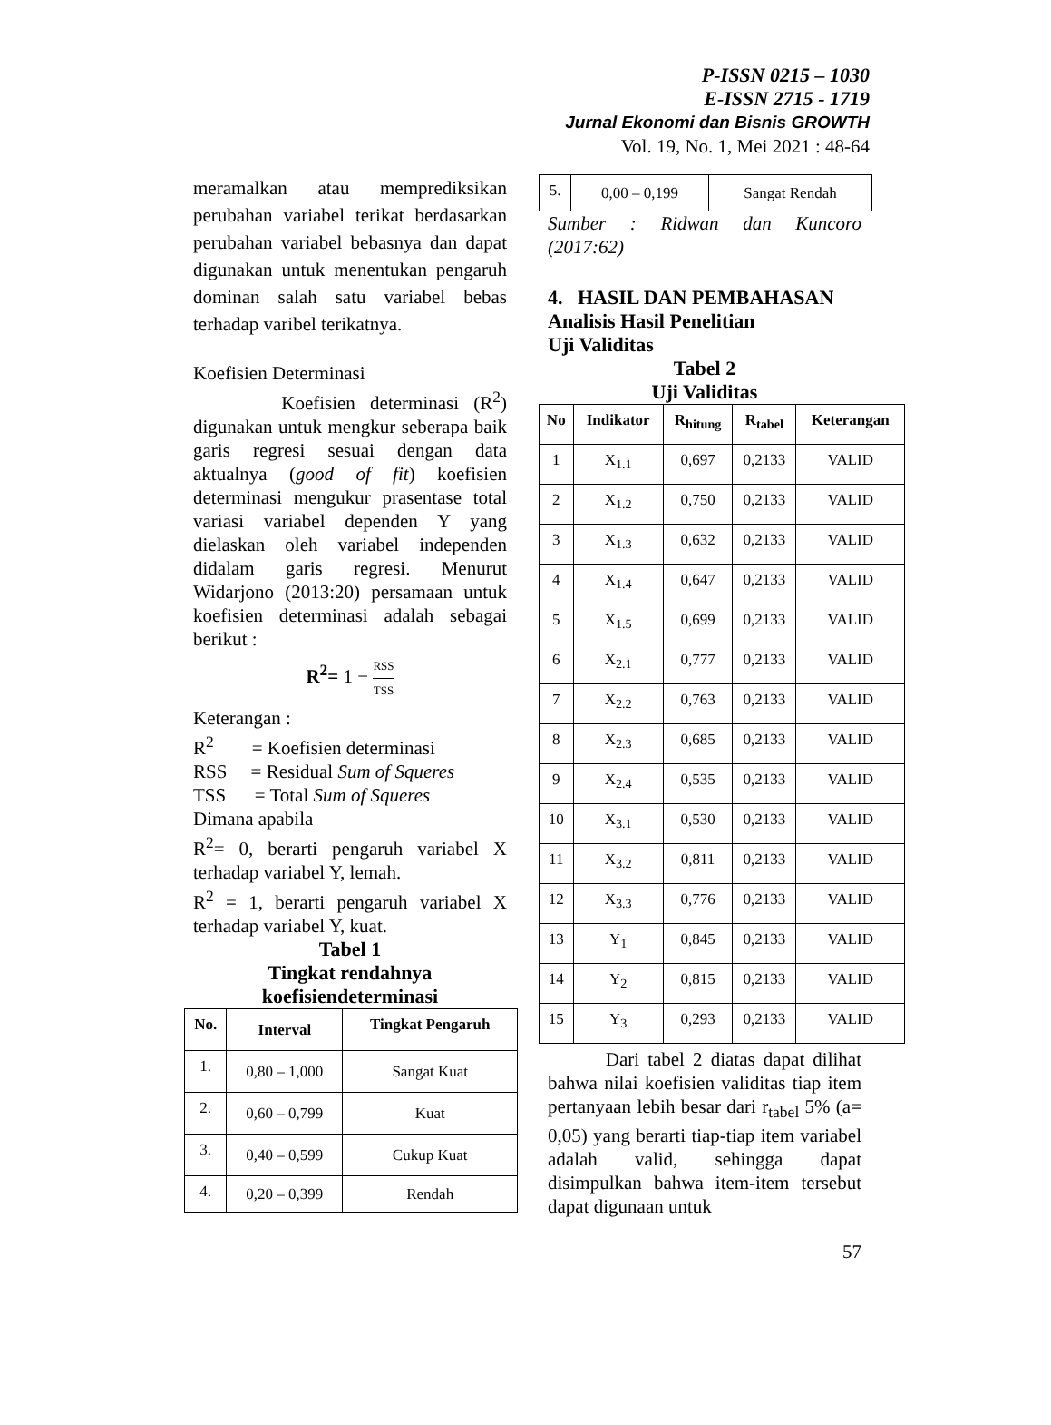P-ISSN 0215 – 1030
E-ISSN 2715 - 1719
Jurnal Ekonomi dan Bisnis GROWTH
Vol. 19, No. 1, Mei 2021 : 48-64
meramalkan atau memprediksikan perubahan variabel terikat berdasarkan perubahan variabel bebasnya dan dapat digunakan untuk menentukan pengaruh dominan salah satu variabel bebas terhadap varibel terikatnya.
Koefisien Determinasi
Koefisien determinasi (R<sup>2</sup>) digunakan untuk mengkur seberapa baik garis regresi sesuai dengan data aktualnya (good of fit) koefisien determinasi mengukur prasentase total variasi variabel dependen Y yang dielaskan oleh variabel independen didalam garis regresi. Menurut Widarjono (2013:20) persamaan untuk koefisien determinasi adalah sebagai berikut :
R<sup>2</sup>= 1 − RSS TSS
Keterangan :
R<sup>2</sup> = Koefisien determinasi
RSS = Residual Sum of Squeres
TSS = Total Sum of Squeres
Dimana apabila
R<sup>2</sup>= 0, berarti pengaruh variabel X terhadap variabel Y, lemah.
R<sup>2</sup> = 1, berarti pengaruh variabel X terhadap variabel Y, kuat.
Tabel 1
Tingkat rendahnya
koefisiendeterminasi
| No. | Interval | Tingkat Pengaruh |
| --- | --- | --- |
| 1. | 0,80 – 1,000 | Sangat Kuat |
| 2. | 0,60 – 0,799 | Kuat |
| 3. | 0,40 – 0,599 | Cukup Kuat |
| 4. | 0,20 – 0,399 | Rendah |
| 5. | 0,00 – 0,199 | Sangat Rendah |
Sumber : Ridwan dan Kuncoro (2017:62)
4. HASIL DAN PEMBAHASAN
Analisis Hasil Penelitian
Uji Validitas
Tabel 2
Uji Validitas
| No | Indikator | R<sub>hitung</sub> | R<sub>tabel</sub> | Keterangan |
| --- | --- | --- | --- | --- |
| 1 | X<sub>1.1</sub> | 0,697 | 0,2133 | VALID |
| 2 | X<sub>1.2</sub> | 0,750 | 0,2133 | VALID |
| 3 | X<sub>1.3</sub> | 0,632 | 0,2133 | VALID |
| 4 | X<sub>1.4</sub> | 0,647 | 0,2133 | VALID |
| 5 | X<sub>1.5</sub> | 0,699 | 0,2133 | VALID |
| 6 | X<sub>2.1</sub> | 0,777 | 0,2133 | VALID |
| 7 | X<sub>2.2</sub> | 0,763 | 0,2133 | VALID |
| 8 | X<sub>2.3</sub> | 0,685 | 0,2133 | VALID |
| 9 | X<sub>2.4</sub> | 0,535 | 0,2133 | VALID |
| 10 | X<sub>3.1</sub> | 0,530 | 0,2133 | VALID |
| 11 | X<sub>3.2</sub> | 0,811 | 0,2133 | VALID |
| 12 | X<sub>3.3</sub> | 0,776 | 0,2133 | VALID |
| 13 | Y<sub>1</sub> | 0,845 | 0,2133 | VALID |
| 14 | Y<sub>2</sub> | 0,815 | 0,2133 | VALID |
| 15 | Y<sub>3</sub> | 0,293 | 0,2133 | VALID |
Dari tabel 2 diatas dapat dilihat bahwa nilai koefisien validitas tiap item pertanyaan lebih besar dari r<sub>tabel</sub> 5% (a= 0,05) yang berarti tiap-tiap item variabel adalah valid, sehingga dapat disimpulkan bahwa item-item tersebut dapat digunaan untuk
57